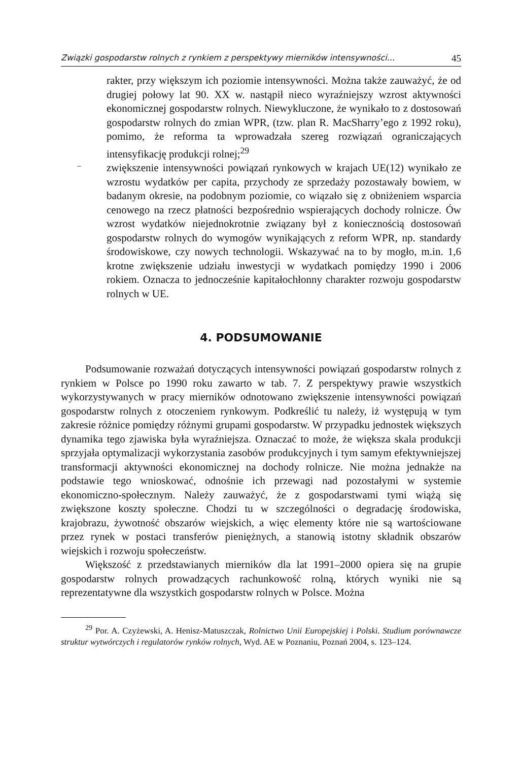Związki gospodarstw rolnych z rynkiem z perspektywy mierników intensywności... 45
rakter, przy większym ich poziomie intensywności. Można także zauważyć, że od drugiej połowy lat 90. XX w. nastąpił nieco wyraźniejszy wzrost aktywności ekonomicznej gospodarstw rolnych. Niewykluczone, że wynikało to z dostosowań gospodarstw rolnych do zmian WPR, (tzw. plan R. MacSharry’ego z 1992 roku), pomimo, że reforma ta wprowadzała szereg rozwiązań ograniczających intensyfikację produkcji rolnej;<sup>29</sup>
–
zwiększenie intensywności powiązań rynkowych w krajach UE(12) wynikało ze wzrostu wydatków per capita, przychody ze sprzedaży pozostawały bowiem, w badanym okresie, na podobnym poziomie, co wiązało się z obniżeniem wsparcia cenowego na rzecz płatności bezpośrednio wspierających dochody rolnicze. Ów wzrost wydatków niejednokrotnie związany był z koniecznością dostosowań gospodarstw rolnych do wymogów wynikających z reform WPR, np. standardy środowiskowe, czy nowych technologii. Wskazywać na to by mogło, m.in. 1,6 krotne zwiększenie udziału inwestycji w wydatkach pomiędzy 1990 i 2006 rokiem. Oznacza to jednocześnie kapitałochłonny charakter rozwoju gospodarstw rolnych w UE.
4. PODSUMOWANIE
Podsumowanie rozważań dotyczących intensywności powiązań gospodarstw rolnych z rynkiem w Polsce po 1990 roku zawarto w tab. 7. Z perspektywy prawie wszystkich wykorzystywanych w pracy mierników odnotowano zwiększenie intensywności powiązań gospodarstw rolnych z otoczeniem rynkowym. Podkreślić tu należy, iż występują w tym zakresie różnice pomiędzy różnymi grupami gospodarstw. W przypadku jednostek większych dynamika tego zjawiska była wyraźniejsza. Oznaczać to może, że większa skala produkcji sprzyjała optymalizacji wykorzystania zasobów produkcyjnych i tym samym efektywniejszej transformacji aktywności ekonomicznej na dochody rolnicze. Nie można jednakże na podstawie tego wnioskować, odnośnie ich przewagi nad pozostałymi w systemie ekonomiczno-społecznym. Należy zauważyć, że z gospodarstwami tymi wiążą się zwiększone koszty społeczne. Chodzi tu w szczególności o degradację środowiska, krajobrazu, żywotność obszarów wiejskich, a więc elementy które nie są wartościowane przez rynek w postaci transferów pieniężnych, a stanowią istotny składnik obszarów wiejskich i rozwoju społeczeństw.
Większość z przedstawianych mierników dla lat 1991–2000 opiera się na grupie gospodarstw rolnych prowadzących rachunkowość rolną, których wyniki nie są reprezentatywne dla wszystkich gospodarstw rolnych w Polsce. Można
<sup>29</sup> Por. A. Czyżewski, A. Henisz-Matuszczak, Rolnictwo Unii Europejskiej i Polski. Studium porównawcze struktur wytwórczych i regulatorów rynków rolnych, Wyd. AE w Poznaniu, Poznań 2004, s. 123–124.